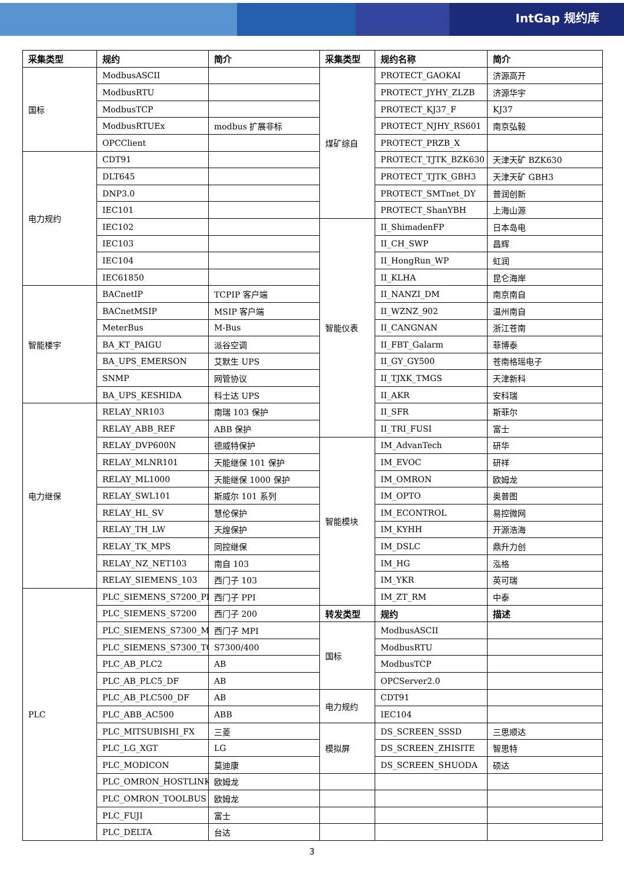IntGap 规约库
| 采集类型 | 规约 | 简介 | 采集类型 | 规约名称 | 简介 |
| --- | --- | --- | --- | --- | --- |
| 国标 | ModbusASCII | | 煤矿综自 | PROTECT_GAOKAI | 济源高开 |
| | ModbusRTU | | | PROTECT_JYHY_ZLZB | 济源华宇 |
| | ModbusTCP | | | PROTECT_KJ37_F | KJ37 |
| | ModbusRTUEx | modbus 扩展非标 | | PROTECT_NJHY_RS601 | 南京弘毅 |
| | OPCClient | | | PROTECT_PRZB_X | |
| 电力规约 | CDT91 | | | PROTECT_TJTK_BZK630 | 天津天矿 BZK630 |
| | DLT645 | | | PROTECT_TJTK_GBH3 | 天津天矿 GBH3 |
| | DNP3.0 | | | PROTECT_SMTnet_DY | 普润创新 |
| | IEC101 | | | PROTECT_ShanYBH | 上海山源 |
| | IEC102 | | 智能仪表 | II_ShimadenFP | 日本岛电 |
| | IEC103 | | | II_CH_SWP | 昌辉 |
| | IEC104 | | | II_HongRun_WP | 虹润 |
| | IEC61850 | | | II_KLHA | 昆仑海岸 |
| 智能楼宇 | BACnetIP | TCPIP 客户端 | | II_NANZI_DM | 南京南自 |
| | BACnetMSIP | MSIP 客户端 | | II_WZNZ_902 | 温州南自 |
| | MeterBus | M-Bus | | II_CANGNAN | 浙江苍南 |
| | BA_KT_PAIGU | 派谷空调 | | II_FBT_Galarm | 菲博泰 |
| | BA_UPS_EMERSON | 艾默生 UPS | | II_GY_GY500 | 苍南格瑶电子 |
| | SNMP | 网管协议 | | II_TJXK_TMGS | 天津新科 |
| | BA_UPS_KESHIDA | 科士达 UPS | | II_AKR | 安科瑞 |
| 电力继保 | RELAY_NR103 | 南瑞 103 保护 | | II_SFR | 斯菲尔 |
| | RELAY_ABB_REF | ABB 保护 | | II_TRI_FUSI | 富士 |
| | RELAY_DVP600N | 德威特保护 | 智能模块 | IM_AdvanTech | 研华 |
| | RELAY_MLNR101 | 天能继保 101 保护 | | IM_EVOC | 研祥 |
| | RELAY_ML1000 | 天能继保 1000 保护 | | IM_OMRON | 欧姆龙 |
| | RELAY_SWL101 | 斯威尔 101 系列 | | IM_OPTO | 奥普图 |
| | RELAY_HL_SV | 慧伦保护 | | IM_ECONTROL | 易控微网 |
| | RELAY_TH_LW | 天煌保护 | | IM_KYHH | 开源浩海 |
| | RELAY_TK_MPS | 同控继保 | | IM_DSLC | 鼎升力创 |
| | RELAY_NZ_NET103 | 南自 103 | | IM_HG | 泓格 |
| | RELAY_SIEMENS_103 | 西门子 103 | | IM_YKR | 英可瑞 |
| PLC | PLC_SIEMENS_S7200_PPI | 西门子 PPI | | IM_ZT_RM | 中泰 |
| | PLC_SIEMENS_S7200 | 西门子 200 | 转发类型 | 规约 | 描述 |
| | PLC_SIEMENS_S7300_MPI | 西门子 MPI | 国标 | ModbusASCII | |
| | PLC_SIEMENS_S7300_TCP | S7300/400 | | ModbusRTU | |
| | PLC_AB_PLC2 | AB | | ModbusTCP | |
| | PLC_AB_PLC5_DF | AB | | OPCServer2.0 | |
| | PLC_AB_PLC500_DF | AB | 电力规约 | CDT91 | |
| | PLC_ABB_AC500 | ABB | | IEC104 | |
| | PLC_MITSUBISHI_FX | 三菱 | 模拟屏 | DS_SCREEN_SSSD | 三思顺达 |
| | PLC_LG_XGT | LG | | DS_SCREEN_ZHISITE | 智思特 |
| | PLC_MODICON | 莫迪康 | | DS_SCREEN_SHUODA | 硕达 |
| | PLC_OMRON_HOSTLINK | 欧姆龙 | | | |
| | PLC_OMRON_TOOLBUS | 欧姆龙 | | | |
| | PLC_FUJI | 富士 | | | |
| | PLC_DELTA | 台达 | | | |
3